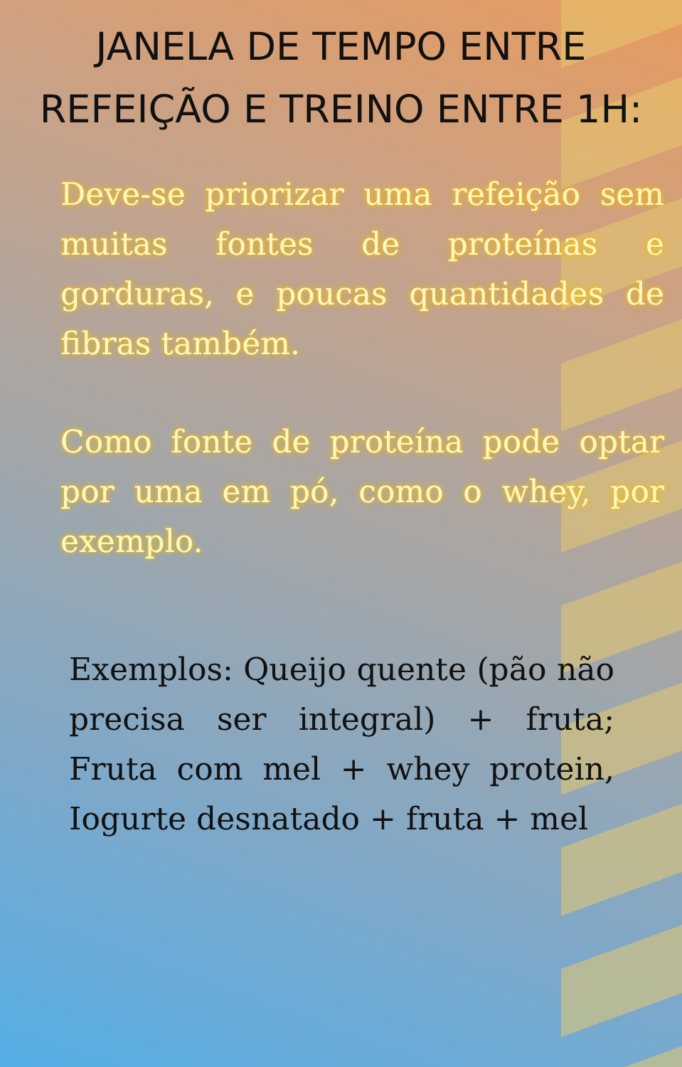JANELA DE TEMPO ENTRE REFEIÇÃO E TREINO ENTRE 1H:
Deve-se priorizar uma refeição sem muitas fontes de proteínas e gorduras, e poucas quantidades de fibras também.
Como fonte de proteína pode optar por uma em pó, como o whey, por exemplo.
Exemplos: Queijo quente (pão não precisa ser integral) + fruta; Fruta com mel + whey protein, Iogurte desnatado + fruta + mel